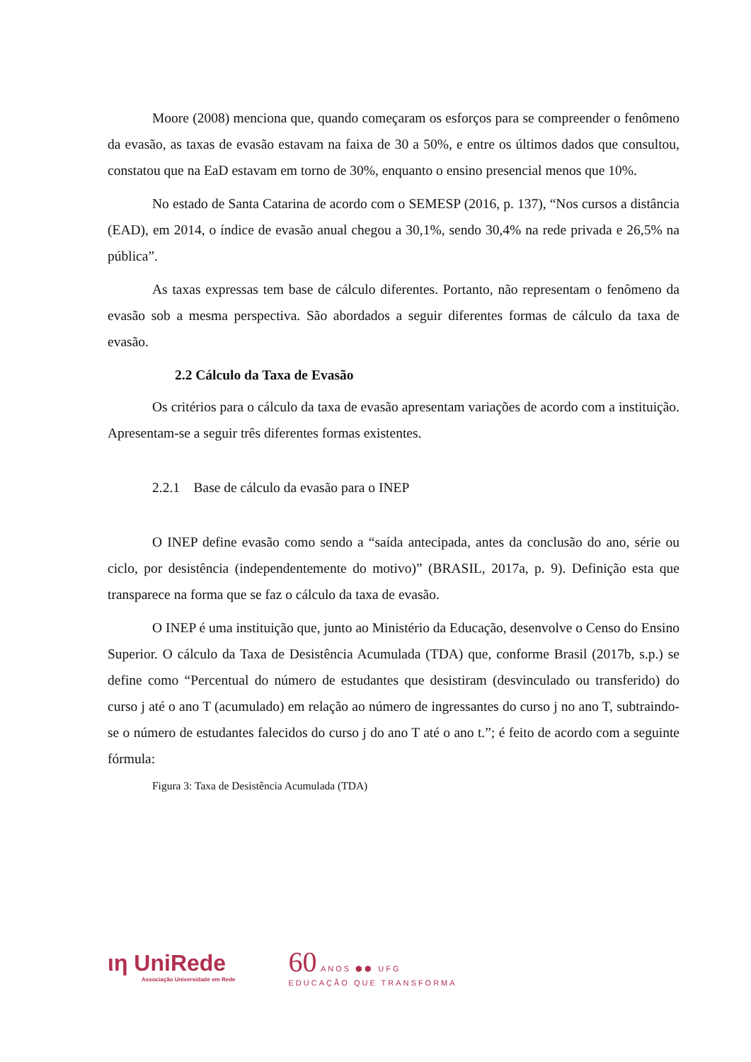Moore (2008) menciona que, quando começaram os esforços para se compreender o fenômeno da evasão, as taxas de evasão estavam na faixa de 30 a 50%, e entre os últimos dados que consultou, constatou que na EaD estavam em torno de 30%, enquanto o ensino presencial menos que 10%.
No estado de Santa Catarina de acordo com o SEMESP (2016, p. 137), “Nos cursos a distância (EAD), em 2014, o índice de evasão anual chegou a 30,1%, sendo 30,4% na rede privada e 26,5% na pública”.
As taxas expressas tem base de cálculo diferentes. Portanto, não representam o fenômeno da evasão sob a mesma perspectiva. São abordados a seguir diferentes formas de cálculo da taxa de evasão.
2.2 Cálculo da Taxa de Evasão
Os critérios para o cálculo da taxa de evasão apresentam variações de acordo com a instituição. Apresentam-se a seguir três diferentes formas existentes.
2.2.1 Base de cálculo da evasão para o INEP
O INEP define evasão como sendo a “saída antecipada, antes da conclusão do ano, série ou ciclo, por desistência (independentemente do motivo)” (BRASIL, 2017a, p. 9). Definição esta que transparece na forma que se faz o cálculo da taxa de evasão.
O INEP é uma instituição que, junto ao Ministério da Educação, desenvolve o Censo do Ensino Superior. O cálculo da Taxa de Desistência Acumulada (TDA) que, conforme Brasil (2017b, s.p.) se define como “Percentual do número de estudantes que desistiram (desvinculado ou transferido) do curso j até o ano T (acumulado) em relação ao número de ingressantes do curso j no ano T, subtraindo-se o número de estudantes falecidos do curso j do ano T até o ano t.”; é feito de acordo com a seguinte fórmula:
Figura 3: Taxa de Desistência Acumulada (TDA)
ιη UniRede
Associação Universidade em Rede
60 ANOS ⬢⬢ UFG
EDUCAÇÃO QUE TRANSFORMA